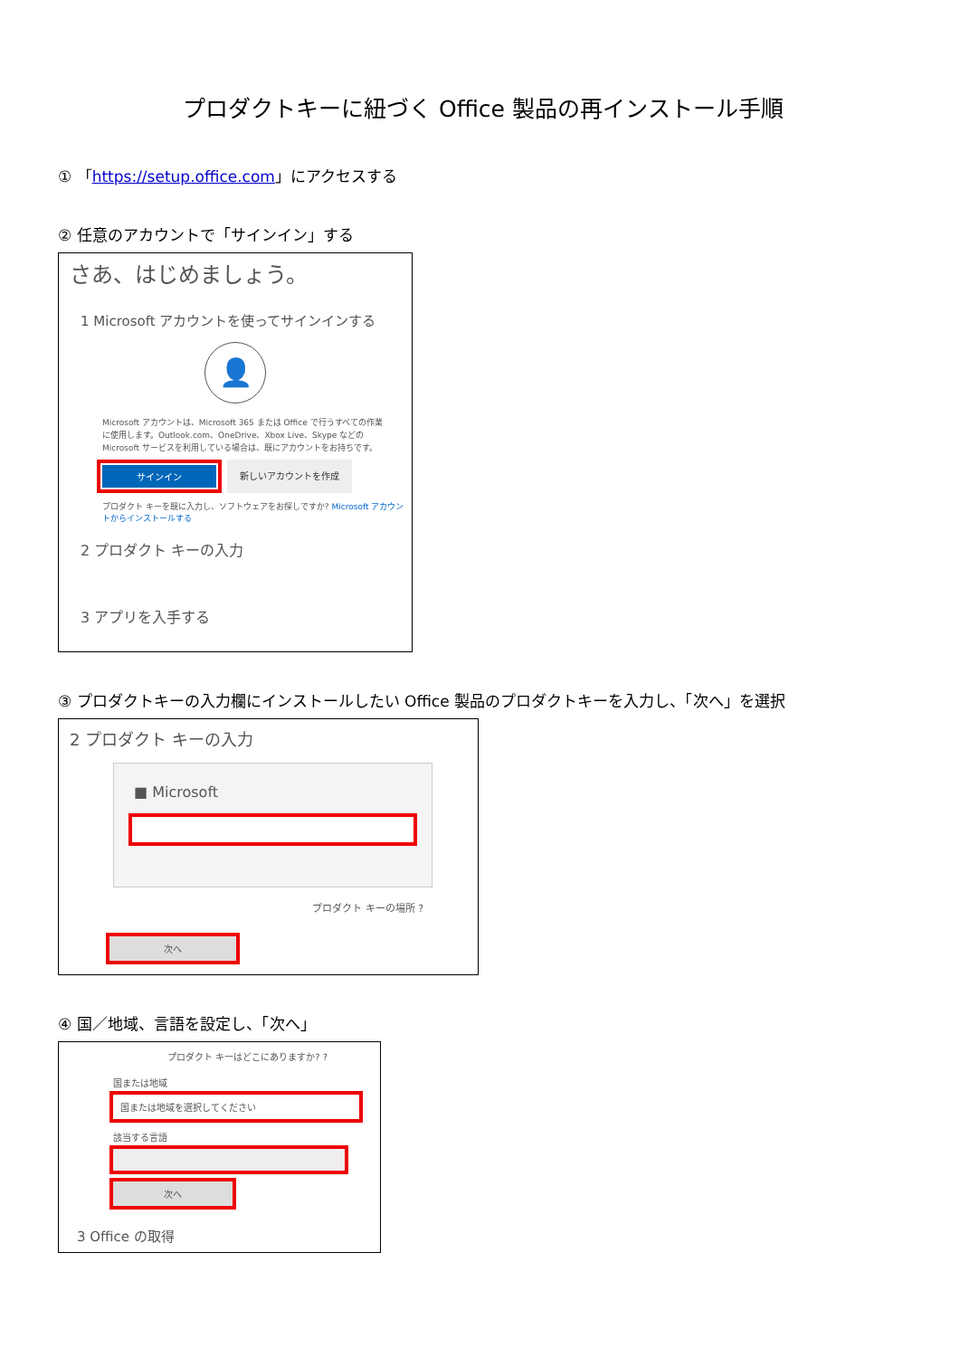プロダクトキーに紐づく Office 製品の再インストール手順
① 「https://setup.office.com」にアクセスする
② 任意のアカウントで「サインイン」する
さあ、はじめましょう。
1 Microsoft アカウントを使ってサインインする
👤
Microsoft アカウントは、Microsoft 365 または Office で行うすべての作業に使用します。Outlook.com、OneDrive、Xbox Live、Skype などの Microsoft サービスを利用している場合は、既にアカウントをお持ちです。
サインイン
新しいアカウントを作成
プロダクト キーを既に入力し、ソフトウェアをお探しですか? Microsoft アカウントからインストールする
2 プロダクト キーの入力
3 アプリを入手する
③ プロダクトキーの入力欄にインストールしたい Office 製品のプロダクトキーを入力し、「次へ」を選択
2 プロダクト キーの入力
■ Microsoft
プロダクト キーの場所 ?
次へ
④ 国／地域、言語を設定し、「次へ」
プロダクト キーはどこにありますか? ?
国または地域
国または地域を選択してください
該当する言語
次へ
3 Office の取得